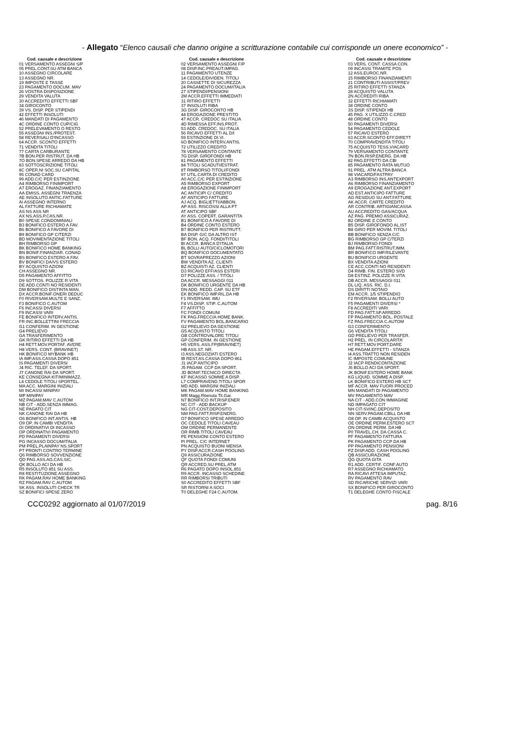- Allegato “Elenco causali che danno origine a scritturazione contabile cui corrisponde un onere economico” -
| Cod. causale e descrizione | Cod. causale e descrizione | Cod. causale e descrizione |
| --- | --- | --- |
| 01 VERSAMENTO ASSEGNI S/P | 02 VERSAMENTO ASSEGNI F/P | 03 VERS. CONT. CASSA CON. |
| 05 PREL.CONT.SU ATM BANCA | 08 DISP.INC.PREAUT.IMPAG. | 09 INCASSI TRAMITE POS |
| 10 ASSEGNO CIRCOLARE | 11 PAGAMENTO UTENZE | 12 ASS.EUROC.NR. |
| 13 ASSEGNO NR. | 14 CEDOLE/DIVIDEN. TITOLI | 15 RIMBORSO FINANZIAMENTI |
| 19 IMPOSTE E TASSE | 20 CASSETTE DI SICUREZZA | 21 CONTRIBUTI ASSIST/PREV |
| 23 PAGAMENTO DOCUM. MAV | 24 PAGAMENTO DOCUM/ITALIA | 25 RITIRO EFFETTI STANZA |
| 26 VOSTRA DISPOSIZIONE | 27 STIPENDI/PENSIONI | 28 ACQUISTO VALUTA |
| 29 VENDITA VALUTA | 2M ACCR.EFFETTI IMMEDIATI | 2N ACCREDITI RIBA |
| 30 ACCREDITO EFFETTI SBF | 31 RITIRO EFFETTI | 32 EFFETTI RICHIAMATI |
| 34 GIROCONTO | 37 INSOLUTI RIBA | 38 ORDINE CONTO |
| 39 VS. DISP. PER STIPENDI | 3G DISP. GIROCONTO HB | 3S DISP. STIPENDI HB |
| 42 EFFETTI INSOLUTI | 44 EROGAZIONE PRESTITO | 45 PAG. X UTILIZZO C.CRED |
| 46 MANDATI DI PAGAMENTO | 47 ACCR. CREDOC SU ITALIA | 48 ORDINE CONTO |
| 4C ORDINE CONTO CUP/CIG | 4D RIMESSA EFF.INS.PROT. | 50 PAGAMENTI DIVERSI |
| 52 PRELEVAMENTO O RESTO | 53 ADD. CREDOC. SU ITALIA | 54 PAGAMENTO CEDOLE |
| 55 ASSEGNI INS./PROTEST. | 56 RICAVO EFFETTI AL D/I | 57 RICAVO ESTERO |
| 58 REVERSALI D'INCASSO | 59 ESTINZIONE DI.VI. | 63 ACCR.SCONTO EFF.DIRETT |
| 64 ACCR. SCONTO EFFETTI | 6O BONIFICO INTERV.ANTIS. | 70 COMPRAVENDITA TITOLI |
| 71 VENDITA TITOLI | 72 UTILIZZO CREDITO | 75 ACQUISTO TESS.VIACARD |
| 77 CARTA CARBURANTE | 78 VERSAMENTO CONTANTE | 79 VERSAMENTO CONTANTE |
| 7B BON.PER RISTRUT. DA HB | 7G DISP. GIROFONDI HB | 7N BON.RISP.ENERG. DA HB |
| 7O BON.SPESE ARREDO DA HB | 81 PAGAMENTO EFFETTI | 82 PAG.EFFETTI DA CBI |
| 83 SOTTOSCRIZIONE TITOLI | 84 TITOLI SCADUTI/ESTRAT. | 85 PAGAMENTO RATA MUTUO |
| 8C OPER.NI SOC.SU CAPITAL | 8T RIMBORSO TITOLI/FONDI | 91 PREL. ATM ALTRA BANCA |
| 95 CONAD CARD | 97 UTIL.CARTA DI CREDITO | 98 VIACARD/FASTPAY |
| 99 ADD.C/C PER ESTINZIONE | A0 ACC.C/C PER ESTINZIONE | A3 RIMBORSO INS.ANTEXPORT |
| A4 RIMBORSO FINIMPORT | A5 RIMBORSO EXPORT | A6 RIMBORSO FINANZIAMENTO |
| A7 EROGAZ. FINANZIAMENTO | A8 EROGAZIONE FINIMPORT | A9 EROGAZIONE ANT.EXPORT |
| AA EMISS. ASSEGNI TRAENZA | AC ANTICIPI C/ CREDITO | AD EST.ANTICIPO FATTURE |
| AE INSOLUTO ANTIC.FATTURE | AF ANTICIPO FATTURE | AG RESIDUO SU ANT.FATTURE |
| AI ASSEGNO INTERNO | AJ ACQ. BIGLIETTI/ABBON. | AK ACCR. CARTE CREDITO |
| AL FATTURE RICHIAMATE | AP ASS. RISCOSSI ALLA PT | AR CONTRIB. ARTIGIANCASSA |
| AS NS ASS NR | AT ANTICIPO SBF | AU ACCREDITO GAS/ACQUA |
| AX NS.ASS.P.CAS.NR. | AY ASS. COPERT. GARANTITA | AZ PAG. PREMIO ASSICURAZ. |
| B0 SPESE CONDOMINIALI | B1 BONIFICO A FAVORE DI | B2 ORDINE E CONTO |
| B3 BONIFICO ESTERO A FAV. | B4 ORDINE CONTO ESTERO | B5 DISP. GIROFONDO AL.IST |
| B6 BONIFICO A FAVORE DI | B7 BONIFICO PER RISTRUTT. | B8 GIRO PER MOVIM. TITOLI |
| B9 BONIFICO GP C/TERZI | BA DISP. G/C DA ALTRO IST | BB BONIFICO SENZA C/C |
| BD MOVIMENTAZIONE TITOLI | BF BON. ACQ. FONDI/TITOLI | BG RIMBORSO GP C/TERZI |
| BH RIMBORSO GP | BI ACCR. BANCA D'ITALIA | BJ RIMBORSO FONDI |
| BK BONIFICO HOME BANKING | BL BOLLI AUTO/CICLOMOTORI | BM PAG.FATT.RISTRUT.IMM. |
| BN BONIF.FINANZIAR. CONAD | BQ BONIFICO DOCUMENTATO | BR BONIFICO IMP.RILEVANTE |
| BS BONIFICO ESTERO A FAV. | BT SOVRAPREZZO AZIONI | BU BONIFICO URGENTE |
| BV BONIFICI DA/VS ESTERO | BW VENDITA AZ. CLIENTI | BX VENDITA AZIONI |
| BY ACQUISTO AZIONI | BZ ACQUISTI AZ. CLIENTI | CE ACC.CONTI NO RESIDENTI |
| CH ASSEGNO NR. | D3 RICAVO EFF/ASS ESTERI | D4 RIMB. FIN. ESTERO SVD |
| D5 PAGAMENTO AFFITTO | D7 POLIZZE ASS. / TITOLI | D8 ESTINZ. POLIZZE R.VITA |
| D9 SOTTOS. POLIZZE R.VITA | DA ACCR. MESSAGGI 011 | DB ACCR. MESSAGGI 011 |
| DE ADD.CONTI NO RESIDENTI | DK BONIFICO URGENTE DA HB | DL LIQ. ASS. RIC. D.I. |
| DM BONIFICO DISTINTA MAN. | DN ADD. REDD. CAP. SU ETF | DS DIRITTI NOTAIO |
| DX ACCR.BONIF.ONERI DEDUC | EK BONIFICO IMP.RIL.DA HB | EM ACCR. 1/5 STIPENDIO |
| F0 RIVERSAM.MULTE E SANZ. | F1 RIVERSAM. IMU | F2 RIVERSAM. BOLLI AUTO |
| F3 BONIFICO C.AUTOM | F4 VS.DISP. STIP. C.AUTOM | F5 PAGAMENTI DIVERSI * |
| F6 INCASSI DIVERSI | F7 AFFITTO | F8 ACCREDITI VARI |
| F9 INCASSI VARI | FC FONDI COMUNI | FD PAG.FATT.SP.ARREDO |
| FE BONIFICO INTERV.ANTIS. | FK PAG.FRECCIA HOME BANK. | FP PAGAMENTO BOL. POSTALE |
| FR INC.BOLLETTINI FRECCIA | FV PAGAMENTO BOL.BANCARIO | FZ PAG.FRECCIA C.AUTOM |
| G1 CONFERIM. IN GESTIONE | G2 PRELIEVO DA GESTIONE | G3 CONFERIMENTO |
| G4 PRELIEVO | G5 ACQUISTO TITOLI | G6 VENDITA TITOLI |
| GA TRASFERIMENTO | GB CONTROVALORE TITOLI | GD PRELIEVO PER TRASFER. |
| GK RITIRO EFFETTI DA HB | GP CONFERIM. IN GESTIONE | H2 PREL. IN CIRCOLARITA' |
| H4 RETT.MOV.PORTAF. AVERE | H5 VERS. ASS.FP(BRAVINET) | H7 RETT.MOV.PORT.DARE |
| H8 VERS. CONT. (BRAVINET) | HB ASS.ST. NR. | HE PAGAM.EFFETTI - STANZA |
| HK BONIFICO MYBANK HB | I3 ASS.NEGOZIATI ESTERO | I4 ASS.TRATTO NON RESIDEN |
| IA IMP.ASS.CASSA DOPO 851 | IB REST.AS.CASSA DOPO 861 | IC IMPOSTE COMUNE |
| IS PAGAMENTI DIVERSI | J1 IACP ANTICIPO | J2 IACP RENDICONTAZIONE |
| J4 RIC. TELEF. DA SPORT. | J5 PAGAM. CCP DA SPORT. | J6 BOLLO ACI DA SPORT. |
| J7 CANONE RAI DA SPORT. | JD BONIF.TECNICO DIRECTA | JK BONIF.ESTERO HOME BANK |
| KE CONSEGNA KIT/MINIMAZZ. | KF INCASSO SOMME A DISP. | KG LIQUID. SOMME A DISP. |
| L4 CEDOLE TITOLI SPORTEL. | L7 COMPRAVEND.TITOLI SPOR | LK BONIFICO ESTERO HB SCT |
| MA ACC. MARGINI INIZIALI | MD ADD. MARGINI INIZIALI | MF ACCR. MAV FUORI PROCED |
| MI INCASSI MINIPAY | MK PAGAM.MAV HOME BANKING | MN MANDATI DI PAGAMENTO |
| MP MINIPAY | MR Magg.Ritenuta Tit.Gar. | MV PAGAMENTO MAV |
| MZ PAGAM.MAV C.AUTOM | N7 BONIFICO INT.RISP.ENER | NA CIT - ADD.CON IMMAGINE |
| NB CIT - ADD.SENZA IMMAG. | NC CIT - ADD.BACKUP | ND IMPAGATO CIT |
| NE PAGATO CIT | NG CIT-COST.DEPOSITO | NH CIT-SVINC.DEPOSITO |
| NK CANONE RAI DA HB | NM PAG.FATT.RISP.ENERG. | NN SERV.PAGAM.CBILL DA HB |
| O6 BONIFICO INT.ANTIS. HB | O7 BONIFICO SPESE ARREDO | O8 OP. IN CAMBI ACQUISTO |
| O9 OP. IN CAMBI VENDITA | OC CEDOLE TITOLI CAVEAU | OE ORDINE PERM.ESTERO SCT |
| OI ORDINATIVI DI INCASSO | OM ORDINE PERMANENTE | ON ORDINE PERM. DA HB |
| OP ORDINATIVI PAGAMENTO | OR RIMB.TITOLI CAVEAU | P0 TRAVEL.CH. DA CASSA C. |
| PD PAGAMENTI DIVERSI | PE PENSIONI CONTO ESTERO | PF PAGAMENTO FATTURA |
| PG INCASSO DOCUM/ITALIA | PI PREL. C/C INTERNET | PK PAGAMENTO CCP DA HB |
| PM PREL.PLAINPAY NS.SPORT | PN ACQUISTO BUONI MENSA | PP PAGAMENTO PENSIONI |
| PT PRONTI CONTRO TERMINE | PY DISP.ACCR.CASH POOLING | PZ DISP.ADD. CASH POOLING |
| Q6 RIMBORSO SOVVENZIONE | Q9 ASSICURAZIONE | QB ASSICURAZIONE |
| QD PAG.ASS.AG.CAS.SIC. | QF QUOTA FONDI COMUNI | QG QUOTA GITA |
| QK BOLLO ACI DA HB | QR ACCRED.SU PREL.ATM | R1 ADD. CERTIF. CONF.AUTO |
| R5 INSOLUTO 851 SU ASS. | R6 PAGATO DOPO INSOL.851 | R7 ASSEGNO RICHIAMATO |
| R8 RESTITUZIONE ASSEGNO | R9 ACCR. INCASSO SCHEDINE | RA RICAVI ATTESA IMPUTAZ. |
| RK PAGAM.RAV HOME BANKING | RR RIMBORSI TRIBUTI | RV PAGAMENTO RAV |
| RZ PAGAM.RAV C.AUTOM | S0 ACCREDITO EFFETTI SBF | SD RICARICHE SERVIZI VARI |
| SK ASS. INSOLUTI CHECK TR | SR RISTORNI A SOCI | SX BONIFICO PER GIROCONTO |
| SZ BONIFICI SPESE ZERO | T0 DELEGHE F24 C.AUTOM. | T1 DELEGHE CONTO FISCALE |
CCC0292 aggiornato al 01/07/2019 pag. 8/16